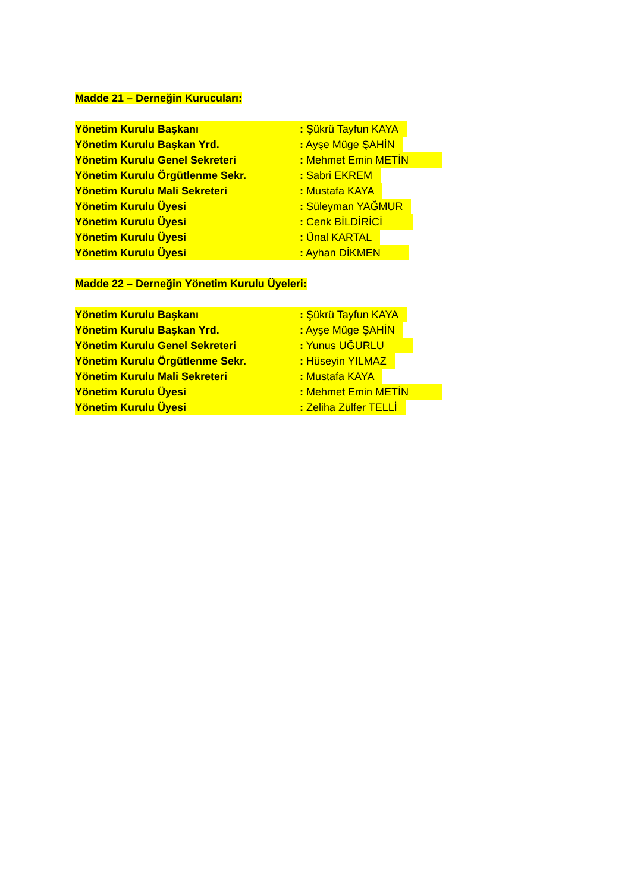Madde 21 – Derneğin Kurucuları:
Yönetim Kurulu Başkanı : Şükrü Tayfun KAYA
Yönetim Kurulu Başkan Yrd. : Ayşe Müge ŞAHİN
Yönetim Kurulu Genel Sekreteri : Mehmet Emin METİN
Yönetim Kurulu Örgütlenme Sekr. : Sabri EKREM
Yönetim Kurulu Mali Sekreteri : Mustafa KAYA
Yönetim Kurulu Üyesi : Süleyman YAĞMUR
Yönetim Kurulu Üyesi : Cenk BİLDİRİCİ
Yönetim Kurulu Üyesi : Ünal KARTAL
Yönetim Kurulu Üyesi : Ayhan DİKMEN
Madde 22 – Derneğin Yönetim Kurulu Üyeleri:
Yönetim Kurulu Başkanı : Şükrü Tayfun KAYA
Yönetim Kurulu Başkan Yrd. : Ayşe Müge ŞAHİN
Yönetim Kurulu Genel Sekreteri : Yunus UĞURLU
Yönetim Kurulu Örgütlenme Sekr. : Hüseyin YILMAZ
Yönetim Kurulu Mali Sekreteri : Mustafa KAYA
Yönetim Kurulu Üyesi : Mehmet Emin METİN
Yönetim Kurulu Üyesi : Zeliha Zülfer TELLİ